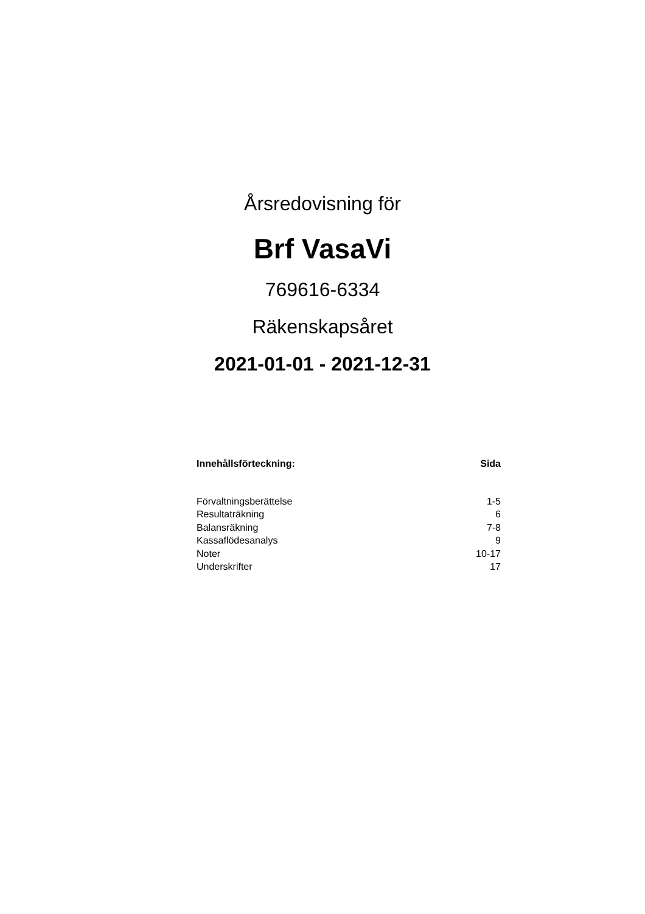Årsredovisning för
Brf VasaVi
769616-6334
Räkenskapsåret
2021-01-01 - 2021-12-31
| Innehållsförteckning: | Sida |
| --- | --- |
| Förvaltningsberättelse | 1-5 |
| Resultaträkning | 6 |
| Balansräkning | 7-8 |
| Kassaflödesanalys | 9 |
| Noter | 10-17 |
| Underskrifter | 17 |